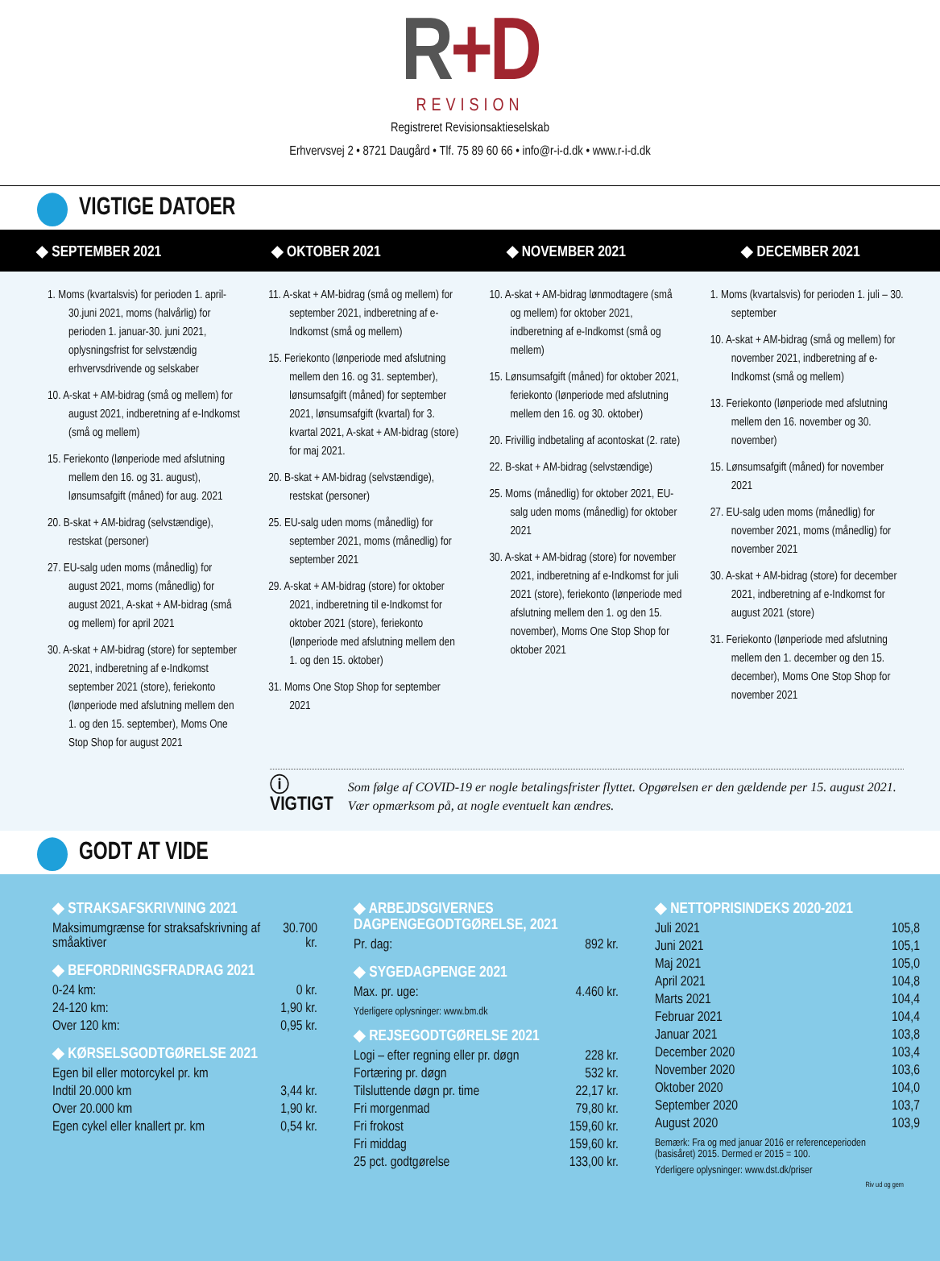R+D
REVISION
Registreret Revisionsaktieselskab
Erhvervsvej 2 • 8721 Daugård • Tlf. 75 89 60 66 • info@r-i-d.dk • www.r-i-d.dk
VIGTIGE DATOER
◆ SEPTEMBER 2021
◆ OKTOBER 2021
◆ NOVEMBER 2021
◆ DECEMBER 2021
1. Moms (kvartalsvis) for perioden 1. april-30.juni 2021, moms (halvårlig) for perioden 1. januar-30. juni 2021, oplysningsfrist for selvstændig erhvervsdrivende og selskaber
10. A-skat + AM-bidrag (små og mellem) for august 2021, indberetning af e-Indkomst (små og mellem)
15. Feriekonto (lønperiode med afslutning mellem den 16. og 31. august), lønsumsafgift (måned) for aug. 2021
20. B-skat + AM-bidrag (selvstændige), restskat (personer)
27. EU-salg uden moms (månedlig) for august 2021, moms (månedlig) for august 2021, A-skat + AM-bidrag (små og mellem) for april 2021
30. A-skat + AM-bidrag (store) for september 2021, indberetning af e-Indkomst september 2021 (store), feriekonto (lønperiode med afslutning mellem den 1. og den 15. september), Moms One Stop Shop for august 2021
11. A-skat + AM-bidrag (små og mellem) for september 2021, indberetning af e-Indkomst (små og mellem)
15. Feriekonto (lønperiode med afslutning mellem den 16. og 31. september), lønsumsafgift (måned) for september 2021, lønsumsafgift (kvartal) for 3. kvartal 2021, A-skat + AM-bidrag (store) for maj 2021.
20. B-skat + AM-bidrag (selvstændige), restskat (personer)
25. EU-salg uden moms (månedlig) for september 2021, moms (månedlig) for september 2021
29. A-skat + AM-bidrag (store) for oktober 2021, indberetning til e-Indkomst for oktober 2021 (store), feriekonto (lønperiode med afslutning mellem den 1. og den 15. oktober)
31. Moms One Stop Shop for september 2021
10. A-skat + AM-bidrag lønmodtagere (små og mellem) for oktober 2021, indberetning af e-Indkomst (små og mellem)
15. Lønsumsafgift (måned) for oktober 2021, feriekonto (lønperiode med afslutning mellem den 16. og 30. oktober)
20. Frivillig indbetaling af acontoskat (2. rate)
22. B-skat + AM-bidrag (selvstændige)
25. Moms (månedlig) for oktober 2021, EU-salg uden moms (månedlig) for oktober 2021
30. A-skat + AM-bidrag (store) for november 2021, indberetning af e-Indkomst for juli 2021 (store), feriekonto (lønperiode med afslutning mellem den 1. og den 15. november), Moms One Stop Shop for oktober 2021
1. Moms (kvartalsvis) for perioden 1. juli – 30. september
10. A-skat + AM-bidrag (små og mellem) for november 2021, indberetning af e-Indkomst (små og mellem)
13. Feriekonto (lønperiode med afslutning mellem den 16. november og 30. november)
15. Lønsumsafgift (måned) for november 2021
27. EU-salg uden moms (månedlig) for november 2021, moms (månedlig) for november 2021
30. A-skat + AM-bidrag (store) for december 2021, indberetning af e-Indkomst for august 2021 (store)
31. Feriekonto (lønperiode med afslutning mellem den 1. december og den 15. december), Moms One Stop Shop for november 2021
ⓘ VIGTIGT Som følge af COVID-19 er nogle betalingsfrister flyttet. Opgørelsen er den gældende per 15. august 2021. Vær opmærksom på, at nogle eventuelt kan ændres.
GODT AT VIDE
◆ STRAKSAFSKRIVNING 2021
| Maksimumgrænse for straksafskrivning af småaktiver | 30.700 kr. |
◆ BEFORDRINGSFRADRAG 2021
| 0-24 km: | 0 kr. |
| 24-120 km: | 1,90 kr. |
| Over 120 km: | 0,95 kr. |
◆ KØRSELSGODTGØRELSE 2021
| Egen bil eller motorcykel pr. km | |
| Indtil 20.000 km | 3,44 kr. |
| Over 20.000 km | 1,90 kr. |
| Egen cykel eller knallert pr. km | 0,54 kr. |
◆ ARBEJDSGIVERNES DAGPENGEGODTGØRELSE, 2021
| Pr. dag: | 892 kr. |
◆ SYGEDAGPENGE 2021
| Max. pr. uge: | 4.460 kr. |
Yderligere oplysninger: www.bm.dk
◆ REJSEGODTGØRELSE 2021
| Logi – efter regning eller pr. døgn | 228 kr. |
| Fortæring pr. døgn | 532 kr. |
| Tilsluttende døgn pr. time | 22,17 kr. |
| Fri morgenmad | 79,80 kr. |
| Fri frokost | 159,60 kr. |
| Fri middag | 159,60 kr. |
| 25 pct. godtgørelse | 133,00 kr. |
◆ NETTOPRISINDEKS 2020-2021
| Juli 2021 | 105,8 |
| Juni 2021 | 105,1 |
| Maj 2021 | 105,0 |
| April 2021 | 104,8 |
| Marts 2021 | 104,4 |
| Februar 2021 | 104,4 |
| Januar 2021 | 103,8 |
| December 2020 | 103,4 |
| November 2020 | 103,6 |
| Oktober 2020 | 104,0 |
| September 2020 | 103,7 |
| August 2020 | 103,9 |
Bemærk: Fra og med januar 2016 er referenceperioden (basisåret) 2015. Dermed er 2015 = 100.
Yderligere oplysninger: www.dst.dk/priser
Riv ud og gem